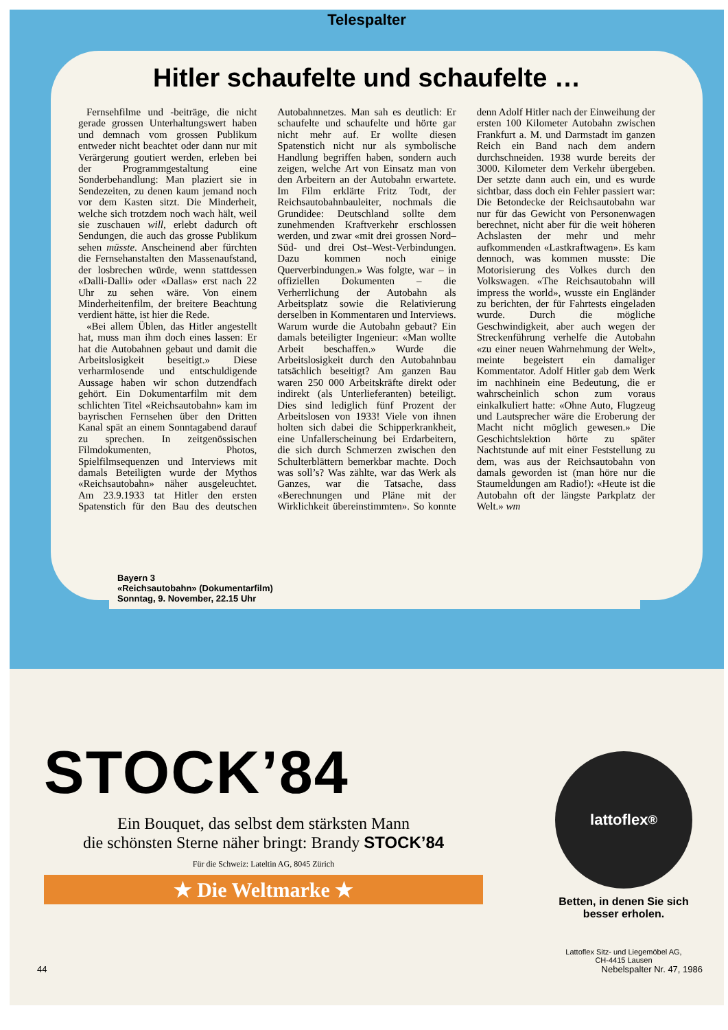Telespalter
Hitler schaufelte und schaufelte …
Fernsehfilme und -beiträge, die nicht gerade grossen Unterhaltungswert haben und demnach vom grossen Publikum entweder nicht beachtet oder dann nur mit Verärgerung goutiert werden, erleben bei der Programmgestaltung eine Sonderbehandlung: Man plaziert sie in Sendezeiten, zu denen kaum jemand noch vor dem Kasten sitzt. Die Minderheit, welche sich trotzdem noch wach hält, weil sie zuschauen will, erlebt dadurch oft Sendungen, die auch das grosse Publikum sehen müsste. Anscheinend aber fürchten die Fernsehanstalten den Massenaufstand, der losbrechen würde, wenn stattdessen «Dalli-Dalli» oder «Dallas» erst nach 22 Uhr zu sehen wäre. Von einem Minderheitenfilm, der breitere Beachtung verdient hätte, ist hier die Rede.
«Bei allem Üblen, das Hitler angestellt hat, muss man ihm doch eines lassen: Er hat die Autobahnen gebaut und damit die Arbeitslosigkeit beseitigt.» Diese verharmlosende und entschuldigende Aussage haben wir schon dutzendfach gehört. Ein Dokumentarfilm mit dem schlichten Titel «Reichsautobahn» kam im bayrischen Fernsehen über den Dritten Kanal spät an einem Sonntagabend darauf zu sprechen. In zeitgenössischen Filmdokumenten, Photos, Spielfilmsequenzen und Interviews mit damals Beteiligten wurde der Mythos «Reichsautobahn» näher ausgeleuchtet. Am 23.9.1933 tat Hitler den ersten Spatenstich für den Bau des deutschen Autobahnnetzes. Man sah es deutlich: Er schaufelte und schaufelte und hörte gar nicht mehr auf. Er wollte diesen Spatenstich nicht nur als symbolische Handlung begriffen haben, sondern auch zeigen, welche Art von Einsatz man von den Arbeitern an der Autobahn erwartete. Im Film erklärte Fritz Todt, der Reichsautobahnbauleiter, nochmals die Grundidee: Deutschland sollte dem zunehmenden Kraftverkehr erschlossen werden, und zwar «mit drei grossen Nord–Süd- und drei Ost–West-Verbindungen. Dazu kommen noch einige Querverbindungen.» Was folgte, war – in offiziellen Dokumenten – die Verherrlichung der Autobahn als Arbeitsplatz sowie die Relativierung derselben in Kommentaren und Interviews. Warum wurde die Autobahn gebaut? Ein damals beteiligter Ingenieur: «Man wollte Arbeit beschaffen.» Wurde die Arbeitslosigkeit durch den Autobahnbau tatsächlich beseitigt? Am ganzen Bau waren 250 000 Arbeitskräfte direkt oder indirekt (als Unterlieferanten) beteiligt. Dies sind lediglich fünf Prozent der Arbeitslosen von 1933! Viele von ihnen holten sich dabei die Schipperkrankheit, eine Unfallerscheinung bei Erdarbeitern, die sich durch Schmerzen zwischen den Schulterblättern bemerkbar machte. Doch was soll’s? Was zählte, war das Werk als Ganzes, war die Tatsache, dass «Berechnungen und Pläne mit der Wirklichkeit übereinstimmten». So konnte denn Adolf Hitler nach der Einweihung der ersten 100 Kilometer Autobahn zwischen Frankfurt a. M. und Darmstadt im ganzen Reich ein Band nach dem andern durchschneiden. 1938 wurde bereits der 3000. Kilometer dem Verkehr übergeben. Der setzte dann auch ein, und es wurde sichtbar, dass doch ein Fehler passiert war: Die Betondecke der Reichsautobahn war nur für das Gewicht von Personenwagen berechnet, nicht aber für die weit höheren Achslasten der mehr und mehr aufkommenden «Lastkraftwagen». Es kam dennoch, was kommen musste: Die Motorisierung des Volkes durch den Volkswagen. «The Reichsautobahn will impress the world», wusste ein Engländer zu berichten, der für Fahrtests eingeladen wurde. Durch die mögliche Geschwindigkeit, aber auch wegen der Streckenführung verhelfe die Autobahn «zu einer neuen Wahrnehmung der Welt», meinte begeistert ein damaliger Kommentator. Adolf Hitler gab dem Werk im nachhinein eine Bedeutung, die er wahrscheinlich schon zum voraus einkalkuliert hatte: «Ohne Auto, Flugzeug und Lautsprecher wäre die Eroberung der Macht nicht möglich gewesen.» Die Geschichtslektion hörte zu später Nachtstunde auf mit einer Feststellung zu dem, was aus der Reichsautobahn von damals geworden ist (man höre nur die Staumeldungen am Radio!): «Heute ist die Autobahn oft der längste Parkplatz der Welt.» wm
Bayern 3
«Reichsautobahn» (Dokumentarfilm)
Sonntag, 9. November, 22.15 Uhr
STOCK’84
Ein Bouquet, das selbst dem stärksten Mann
die schönsten Sterne näher bringt: Brandy STOCK’84
Für die Schweiz: Lateltin AG, 8045 Zürich
★ Die Weltmarke ★
lattoflex<sup>®</sup>
Betten, in denen Sie sich besser erholen.
Lattoflex Sitz- und Liegemöbel AG,
CH-4415 Lausen
44 Nebelspalter Nr. 47, 1986